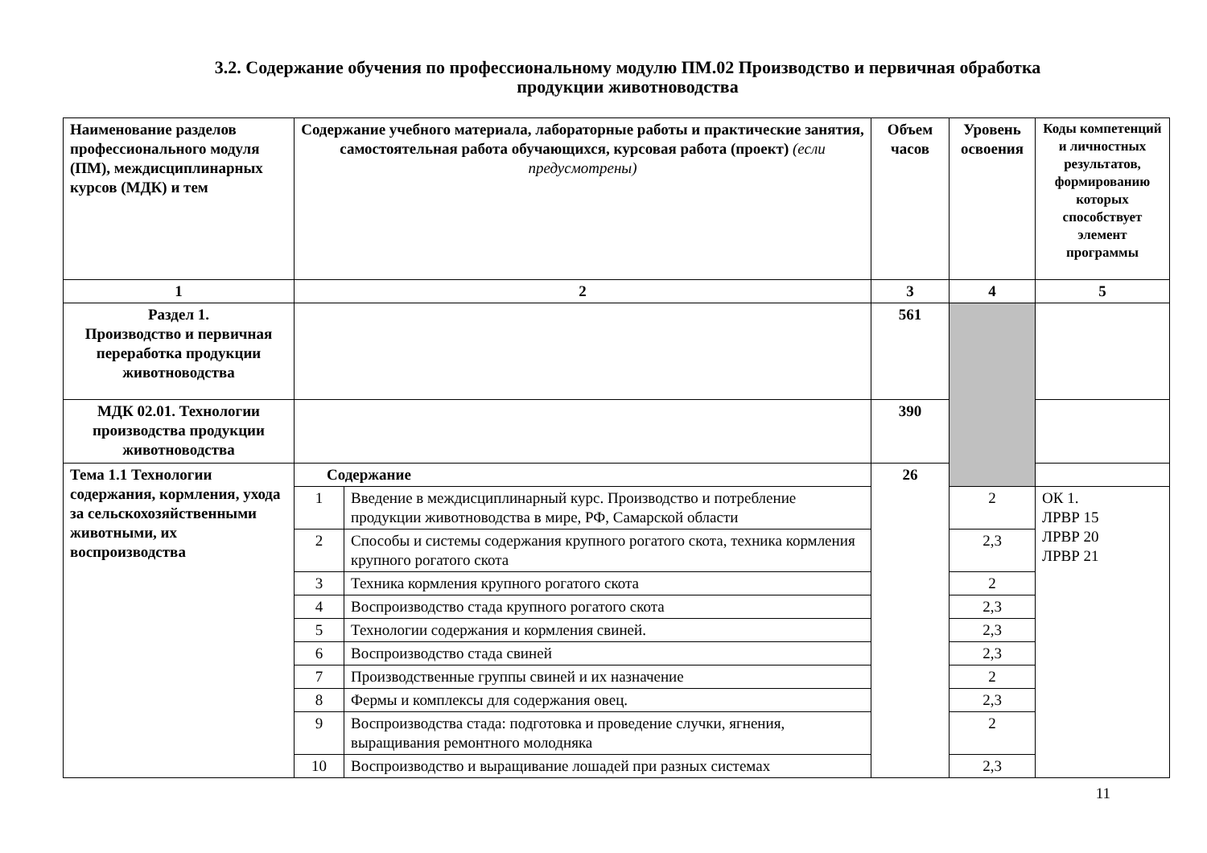3.2. Содержание обучения по профессиональному модулю ПМ.02 Производство и первичная обработка
продукции животноводства
| Наименование разделов профессионального модуля (ПМ), междисциплинарных курсов (МДК) и тем | Содержание учебного материала, лабораторные работы и практические занятия, самостоятельная работа обучающихся, курсовая работа (проект) (если предусмотрены) | | Объем часов | Уровень освоения | Коды компетенций и личностных результатов, формированию которых способствует элемент программы |
| --- | --- | --- | --- | --- | --- |
| 1 | 2 | | 3 | 4 | 5 |
| Раздел 1. Производство и первичная переработка продукции животноводства | | | 561 | | |
| МДК 02.01. Технологии производства продукции животноводства | | | 390 | | |
| Тема 1.1 Технологии содержания, кормления, ухода за сельскохозяйственными животными, их воспроизводства | Содержание | | 26 | | |
| | 1 | Введение в междисциплинарный курс. Производство и потребление продукции животноводства в мире, РФ, Самарской области | | 2 | ОК 1. ЛРВР 15 ЛРВР 20 ЛРВР 21 |
| | 2 | Способы и системы содержания крупного рогатого скота, техника кормления крупного рогатого скота | | 2,3 | |
| | 3 | Техника кормления крупного рогатого скота | | 2 | |
| | 4 | Воспроизводство стада крупного рогатого скота | | 2,3 | |
| | 5 | Технологии содержания и кормления свиней. | | 2,3 | |
| | 6 | Воспроизводство стада свиней | | 2,3 | |
| | 7 | Производственные группы свиней и их назначение | | 2 | |
| | 8 | Фермы и комплексы для содержания овец. | | 2,3 | |
| | 9 | Воспроизводства стада: подготовка и проведение случки, ягнения, выращивания ремонтного молодняка | | 2 | |
| | 10 | Воспроизводство и выращивание лошадей при разных системах | | 2,3 | |
11